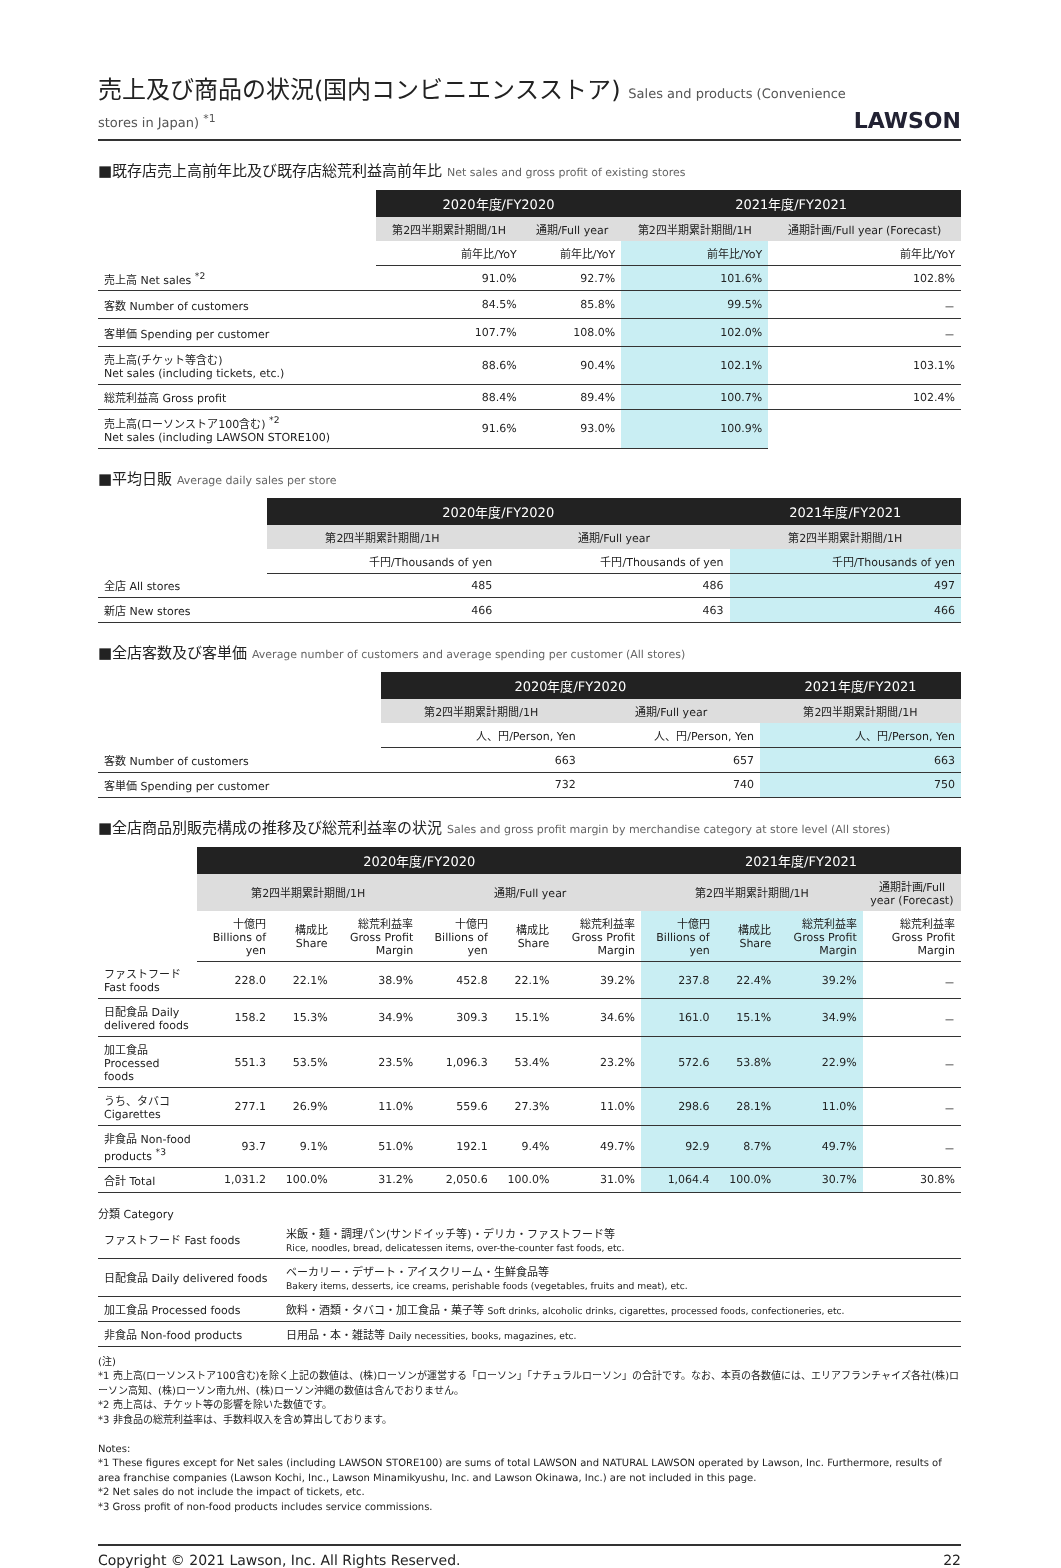売上及び商品の状況(国内コンビニエンスストア) Sales and products (Convenience stores in Japan) <sup>*1</sup>
LAWSON
■既存店売上高前年比及び既存店総荒利益高前年比 Net sales and gross profit of existing stores
| | 2020年度/FY2020 | | 2021年度/FY2021 | |
| --- | --- | --- | --- | --- |
| | 第2四半期累計期間/1H | 通期/Full year | 第2四半期累計期間/1H | 通期計画/Full year (Forecast) |
| | 前年比/YoY | 前年比/YoY | 前年比/YoY | 前年比/YoY |
| 売上高 Net sales <sup>*2</sup> | 91.0% | 92.7% | 101.6% | 102.8% |
| 客数 Number of customers | 84.5% | 85.8% | 99.5% | － |
| 客単価 Spending per customer | 107.7% | 108.0% | 102.0% | － |
| 売上高(チケット等含む) Net sales (including tickets, etc.) | 88.6% | 90.4% | 102.1% | 103.1% |
| 総荒利益高 Gross profit | 88.4% | 89.4% | 100.7% | 102.4% |
| 売上高(ローソンストア100含む) <sup>*2</sup> Net sales (including LAWSON STORE100) | 91.6% | 93.0% | 100.9% | |
■平均日販 Average daily sales per store
| | 2020年度/FY2020 | | 2021年度/FY2021 |
| --- | --- | --- | --- |
| | 第2四半期累計期間/1H | 通期/Full year | 第2四半期累計期間/1H |
| | 千円/Thousands of yen | 千円/Thousands of yen | 千円/Thousands of yen |
| 全店 All stores | 485 | 486 | 497 |
| 新店 New stores | 466 | 463 | 466 |
■全店客数及び客単価 Average number of customers and average spending per customer (All stores)
| | 2020年度/FY2020 | | 2021年度/FY2021 |
| --- | --- | --- | --- |
| | 第2四半期累計期間/1H | 通期/Full year | 第2四半期累計期間/1H |
| | 人、円/Person, Yen | 人、円/Person, Yen | 人、円/Person, Yen |
| 客数 Number of customers | 663 | 657 | 663 |
| 客単価 Spending per customer | 732 | 740 | 750 |
■全店商品別販売構成の推移及び総荒利益率の状況 Sales and gross profit margin by merchandise category at store level (All stores)
| | 2020年度/FY2020 | | | | | | 2021年度/FY2021 | | | |
| --- | --- | --- | --- | --- | --- | --- | --- | --- | --- | --- |
| | 第2四半期累計期間/1H | | | 通期/Full year | | | 第2四半期累計期間/1H | | | 通期計画/Full year (Forecast) |
| | 十億円 Billions of yen | 構成比 Share | 総荒利益率 Gross Profit Margin | 十億円 Billions of yen | 構成比 Share | 総荒利益率 Gross Profit Margin | 十億円 Billions of yen | 構成比 Share | 総荒利益率 Gross Profit Margin | 総荒利益率 Gross Profit Margin |
| ファストフード Fast foods | 228.0 | 22.1% | 38.9% | 452.8 | 22.1% | 39.2% | 237.8 | 22.4% | 39.2% | － |
| 日配食品 Daily delivered foods | 158.2 | 15.3% | 34.9% | 309.3 | 15.1% | 34.6% | 161.0 | 15.1% | 34.9% | － |
| 加工食品 Processed foods | 551.3 | 53.5% | 23.5% | 1,096.3 | 53.4% | 23.2% | 572.6 | 53.8% | 22.9% | － |
| うち、タバコ Cigarettes | 277.1 | 26.9% | 11.0% | 559.6 | 27.3% | 11.0% | 298.6 | 28.1% | 11.0% | － |
| 非食品 Non-food products <sup>*3</sup> | 93.7 | 9.1% | 51.0% | 192.1 | 9.4% | 49.7% | 92.9 | 8.7% | 49.7% | － |
| 合計 Total | 1,031.2 | 100.0% | 31.2% | 2,050.6 | 100.0% | 31.0% | 1,064.4 | 100.0% | 30.7% | 30.8% |
分類 Category
| ファストフード Fast foods | 米飯・麺・調理パン(サンドイッチ等)・デリカ・ファストフード等 Rice, noodles, bread, delicatessen items, over-the-counter fast foods, etc. |
| 日配食品 Daily delivered foods | ベーカリー・デザート・アイスクリーム・生鮮食品等 Bakery items, desserts, ice creams, perishable foods (vegetables, fruits and meat), etc. |
| 加工食品 Processed foods | 飲料・酒類・タバコ・加工食品・菓子等 Soft drinks, alcoholic drinks, cigarettes, processed foods, confectioneries, etc. |
| 非食品 Non-food products | 日用品・本・雑誌等 Daily necessities, books, magazines, etc. |
(注)
*1 売上高(ローソンストア100含む)を除く上記の数値は、(株)ローソンが運営する「ローソン」「ナチュラルローソン」の合計です。なお、本頁の各数値には、エリアフランチャイズ各社(株)ローソン高知、(株)ローソン南九州、(株)ローソン沖縄の数値は含んでおりません。
*2 売上高は、チケット等の影響を除いた数値です。
*3 非食品の総荒利益率は、手数料収入を含め算出しております。
Notes:
*1 These figures except for Net sales (including LAWSON STORE100) are sums of total LAWSON and NATURAL LAWSON operated by Lawson, Inc. Furthermore, results of area franchise companies (Lawson Kochi, Inc., Lawson Minamikyushu, Inc. and Lawson Okinawa, Inc.) are not included in this page.
*2 Net sales do not include the impact of tickets, etc.
*3 Gross profit of non-food products includes service commissions.
Copyright © 2021 Lawson, Inc. All Rights Reserved. 22